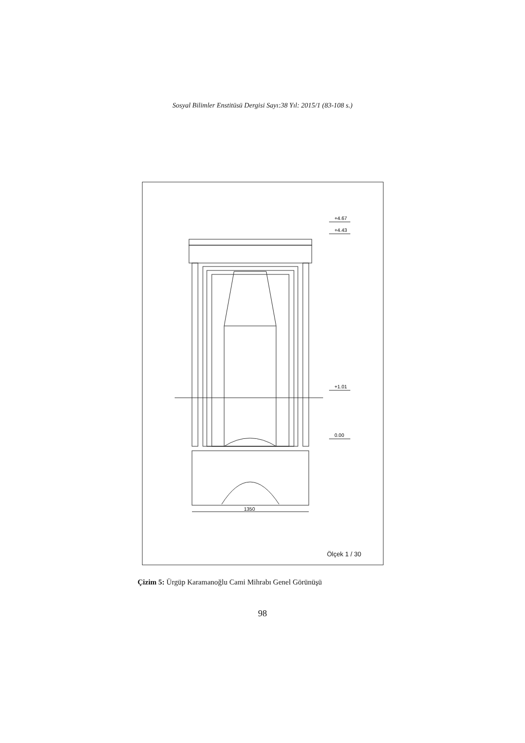Sosyal Bilimler Enstitüsü Dergisi Sayı:38 Yıl: 2015/1 (83-108 s.)
+4.67
+4.43
+1.01
0.00
1350
Ölçek 1 / 30
Çizim 5: Ürgüp Karamanoğlu Cami Mihrabı Genel Görünüşü
98